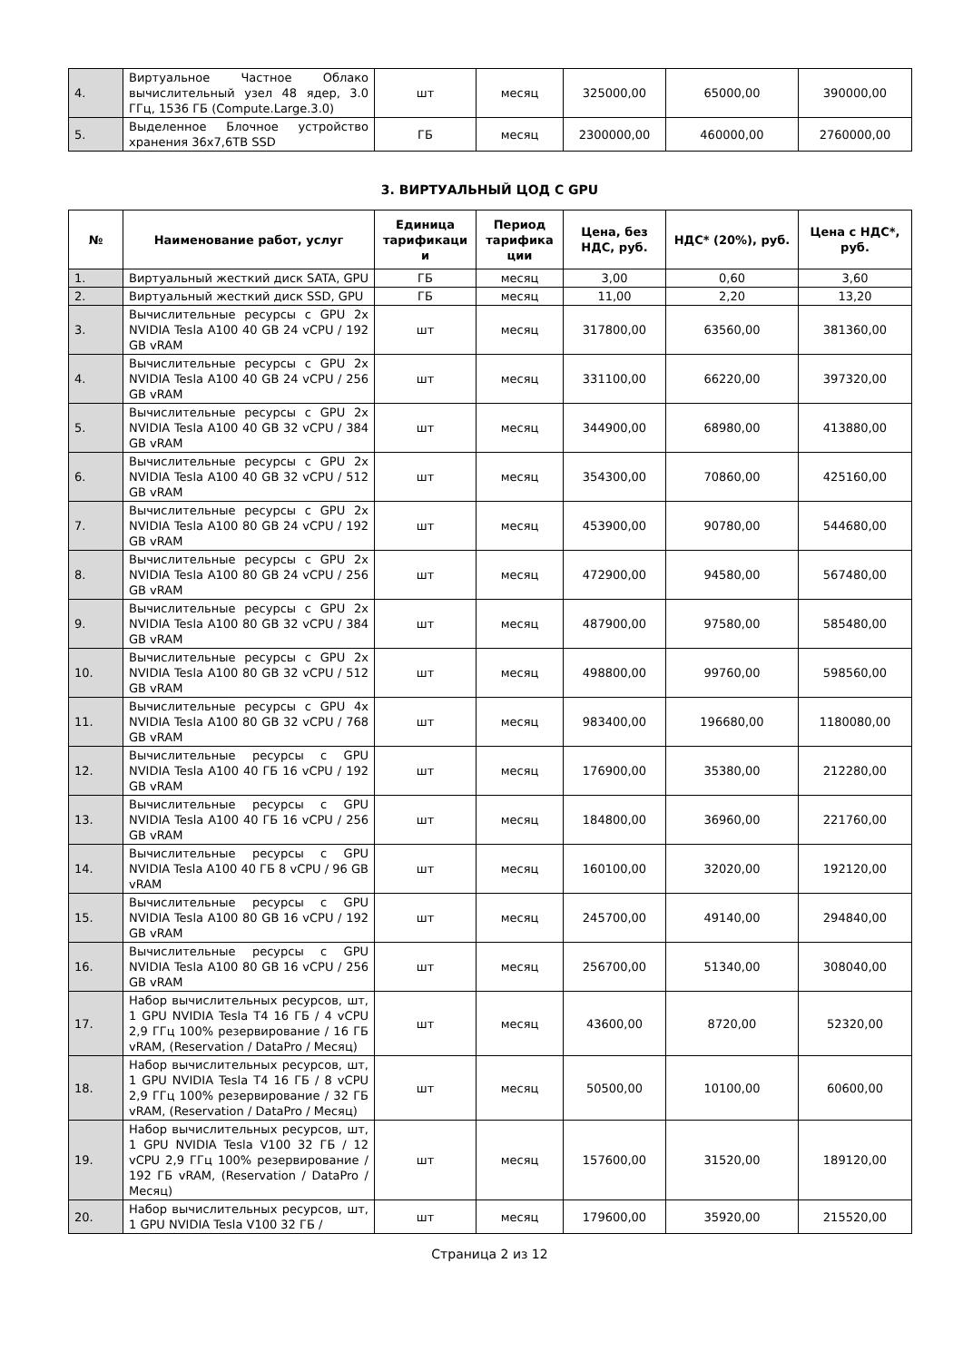| 4. | Виртуальное Частное Облако вычислительный узел 48 ядер, 3.0 ГГц, 1536 ГБ (Compute.Large.3.0) | шт | месяц | 325000,00 | 65000,00 | 390000,00 |
| 5. | Выделенное Блочное устройство хранения 36х7,6TB SSD | ГБ | месяц | 2300000,00 | 460000,00 | 2760000,00 |
3. ВИРТУАЛЬНЫЙ ЦОД С GPU
| № | Наименование работ, услуг | Единица тарификаци и | Период тарифика ции | Цена, без НДС, руб. | НДС* (20%), руб. | Цена с НДС*, руб. |
| --- | --- | --- | --- | --- | --- | --- |
| 1. | Виртуальный жесткий диск SATA, GPU | ГБ | месяц | 3,00 | 0,60 | 3,60 |
| 2. | Виртуальный жесткий диск SSD, GPU | ГБ | месяц | 11,00 | 2,20 | 13,20 |
| 3. | Вычислительные ресурсы с GPU 2x NVIDIA Tesla A100 40 GB 24 vCPU / 192 GB vRAM | шт | месяц | 317800,00 | 63560,00 | 381360,00 |
| 4. | Вычислительные ресурсы с GPU 2x NVIDIA Tesla A100 40 GB 24 vCPU / 256 GB vRAM | шт | месяц | 331100,00 | 66220,00 | 397320,00 |
| 5. | Вычислительные ресурсы с GPU 2x NVIDIA Tesla A100 40 GB 32 vCPU / 384 GB vRAM | шт | месяц | 344900,00 | 68980,00 | 413880,00 |
| 6. | Вычислительные ресурсы с GPU 2x NVIDIA Tesla A100 40 GB 32 vCPU / 512 GB vRAM | шт | месяц | 354300,00 | 70860,00 | 425160,00 |
| 7. | Вычислительные ресурсы с GPU 2x NVIDIA Tesla A100 80 GB 24 vCPU / 192 GB vRAM | шт | месяц | 453900,00 | 90780,00 | 544680,00 |
| 8. | Вычислительные ресурсы с GPU 2x NVIDIA Tesla A100 80 GB 24 vCPU / 256 GB vRAM | шт | месяц | 472900,00 | 94580,00 | 567480,00 |
| 9. | Вычислительные ресурсы с GPU 2x NVIDIA Tesla A100 80 GB 32 vCPU / 384 GB vRAM | шт | месяц | 487900,00 | 97580,00 | 585480,00 |
| 10. | Вычислительные ресурсы с GPU 2x NVIDIA Tesla A100 80 GB 32 vCPU / 512 GB vRAM | шт | месяц | 498800,00 | 99760,00 | 598560,00 |
| 11. | Вычислительные ресурсы с GPU 4x NVIDIA Tesla A100 80 GB 32 vCPU / 768 GB vRAM | шт | месяц | 983400,00 | 196680,00 | 1180080,00 |
| 12. | Вычислительные ресурсы с GPU NVIDIA Tesla A100 40 ГБ 16 vCPU / 192 GB vRAM | шт | месяц | 176900,00 | 35380,00 | 212280,00 |
| 13. | Вычислительные ресурсы с GPU NVIDIA Tesla A100 40 ГБ 16 vCPU / 256 GB vRAM | шт | месяц | 184800,00 | 36960,00 | 221760,00 |
| 14. | Вычислительные ресурсы с GPU NVIDIA Tesla A100 40 ГБ 8 vCPU / 96 GB vRAM | шт | месяц | 160100,00 | 32020,00 | 192120,00 |
| 15. | Вычислительные ресурсы с GPU NVIDIA Tesla A100 80 GB 16 vCPU / 192 GB vRAM | шт | месяц | 245700,00 | 49140,00 | 294840,00 |
| 16. | Вычислительные ресурсы с GPU NVIDIA Tesla A100 80 GB 16 vCPU / 256 GB vRAM | шт | месяц | 256700,00 | 51340,00 | 308040,00 |
| 17. | Набор вычислительных ресурсов, шт, 1 GPU NVIDIA Tesla T4 16 ГБ / 4 vCPU 2,9 ГГц 100% резервирование / 16 ГБ vRAM, (Reservation / DataPro / Месяц) | шт | месяц | 43600,00 | 8720,00 | 52320,00 |
| 18. | Набор вычислительных ресурсов, шт, 1 GPU NVIDIA Tesla T4 16 ГБ / 8 vCPU 2,9 ГГц 100% резервирование / 32 ГБ vRAM, (Reservation / DataPro / Месяц) | шт | месяц | 50500,00 | 10100,00 | 60600,00 |
| 19. | Набор вычислительных ресурсов, шт, 1 GPU NVIDIA Tesla V100 32 ГБ / 12 vCPU 2,9 ГГц 100% резервирование / 192 ГБ vRAM, (Reservation / DataPro / Месяц) | шт | месяц | 157600,00 | 31520,00 | 189120,00 |
| 20. | Набор вычислительных ресурсов, шт, 1 GPU NVIDIA Tesla V100 32 ГБ / | шт | месяц | 179600,00 | 35920,00 | 215520,00 |
Страница 2 из 12